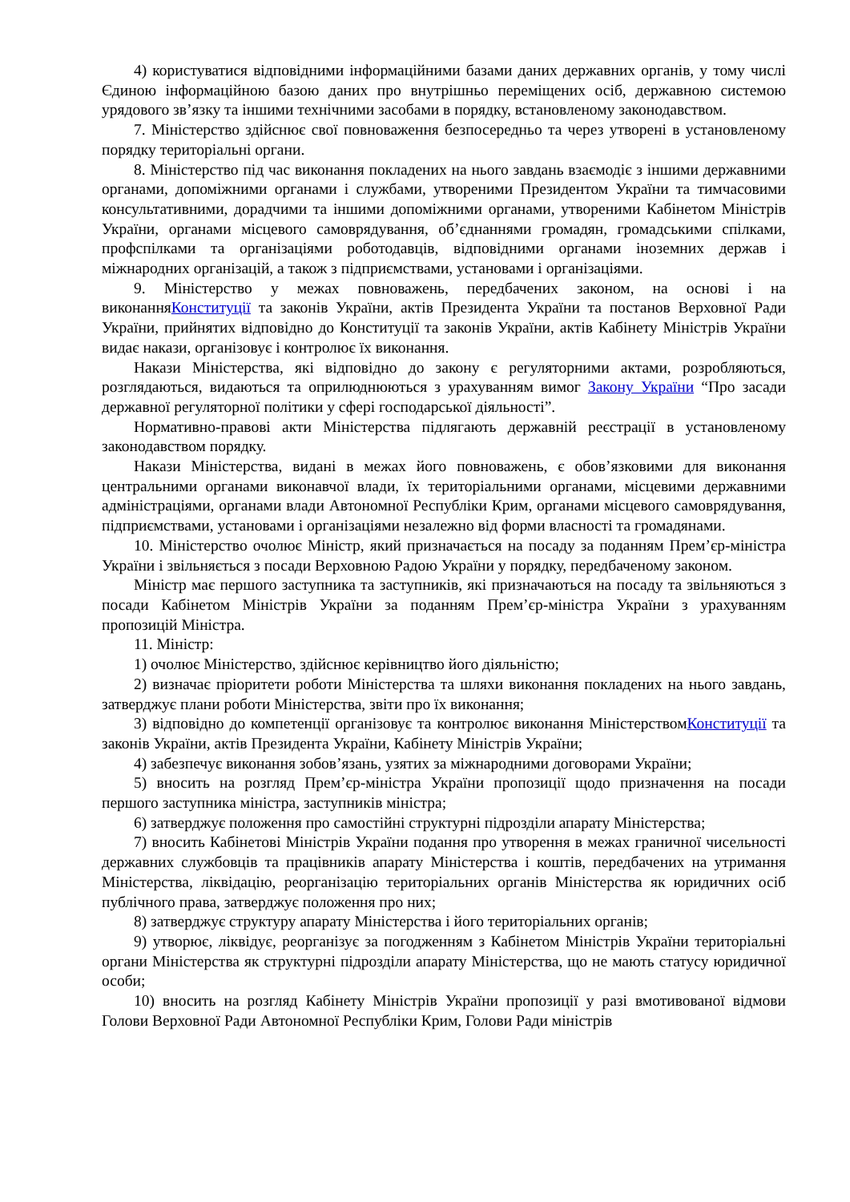4) користуватися відповідними інформаційними базами даних державних органів, у тому числі Єдиною інформаційною базою даних про внутрішньо переміщених осіб, державною системою урядового зв’язку та іншими технічними засобами в порядку, встановленому законодавством.
7. Міністерство здійснює свої повноваження безпосередньо та через утворені в установленому порядку територіальні органи.
8. Міністерство під час виконання покладених на нього завдань взаємодіє з іншими державними органами, допоміжними органами і службами, утвореними Президентом України та тимчасовими консультативними, дорадчими та іншими допоміжними органами, утвореними Кабінетом Міністрів України, органами місцевого самоврядування, об’єднаннями громадян, громадськими спілками, профспілками та організаціями роботодавців, відповідними органами іноземних держав і міжнародних організацій, а також з підприємствами, установами і організаціями.
9. Міністерство у межах повноважень, передбачених законом, на основі і на виконанняКонституції та законів України, актів Президента України та постанов Верховної Ради України, прийнятих відповідно до Конституції та законів України, актів Кабінету Міністрів України видає накази, організовує і контролює їх виконання.
Накази Міністерства, які відповідно до закону є регуляторними актами, розробляються, розглядаються, видаються та оприлюднюються з урахуванням вимог Закону України “Про засади державної регуляторної політики у сфері господарської діяльності”.
Нормативно-правові акти Міністерства підлягають державній реєстрації в установленому законодавством порядку.
Накази Міністерства, видані в межах його повноважень, є обов’язковими для виконання центральними органами виконавчої влади, їх територіальними органами, місцевими державними адміністраціями, органами влади Автономної Республіки Крим, органами місцевого самоврядування, підприємствами, установами і організаціями незалежно від форми власності та громадянами.
10. Міністерство очолює Міністр, який призначається на посаду за поданням Прем’єр-міністра України і звільняється з посади Верховною Радою України у порядку, передбаченому законом.
Міністр має першого заступника та заступників, які призначаються на посаду та звільняються з посади Кабінетом Міністрів України за поданням Прем’єр-міністра України з урахуванням пропозицій Міністра.
11. Міністр:
1) очолює Міністерство, здійснює керівництво його діяльністю;
2) визначає пріоритети роботи Міністерства та шляхи виконання покладених на нього завдань, затверджує плани роботи Міністерства, звіти про їх виконання;
3) відповідно до компетенції організовує та контролює виконання МіністерствомКонституції та законів України, актів Президента України, Кабінету Міністрів України;
4) забезпечує виконання зобов’язань, узятих за міжнародними договорами України;
5) вносить на розгляд Прем’єр-міністра України пропозиції щодо призначення на посади першого заступника міністра, заступників міністра;
6) затверджує положення про самостійні структурні підрозділи апарату Міністерства;
7) вносить Кабінетові Міністрів України подання про утворення в межах граничної чисельності державних службовців та працівників апарату Міністерства і коштів, передбачених на утримання Міністерства, ліквідацію, реорганізацію територіальних органів Міністерства як юридичних осіб публічного права, затверджує положення про них;
8) затверджує структуру апарату Міністерства і його територіальних органів;
9) утворює, ліквідує, реорганізує за погодженням з Кабінетом Міністрів України територіальні органи Міністерства як структурні підрозділи апарату Міністерства, що не мають статусу юридичної особи;
10) вносить на розгляд Кабінету Міністрів України пропозиції у разі вмотивованої відмови Голови Верховної Ради Автономної Республіки Крим, Голови Ради міністрів